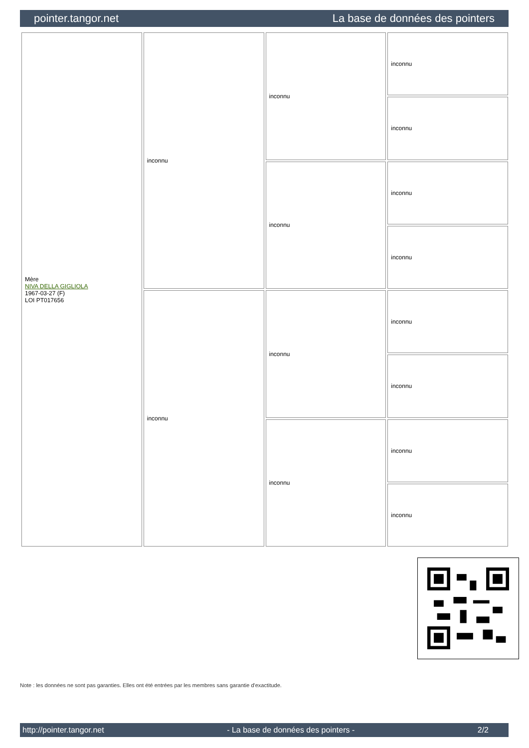pointer.tangor.net La base de données des pointers
| Mère NIVA DELLA GIGLIOLA 1967-03-27 (F) LOI PT017656 | inconnu | inconnu | inconnu |
| | | | inconnu |
| | | inconnu | inconnu |
| | | | inconnu |
| | inconnu | inconnu | inconnu |
| | | | inconnu |
| | | inconnu | inconnu |
| | | | inconnu |
Note : les données ne sont pas garanties. Elles ont été entrées par les membres sans garantie d'exactitude.
http://pointer.tangor.net - La base de données des pointers - 2/2